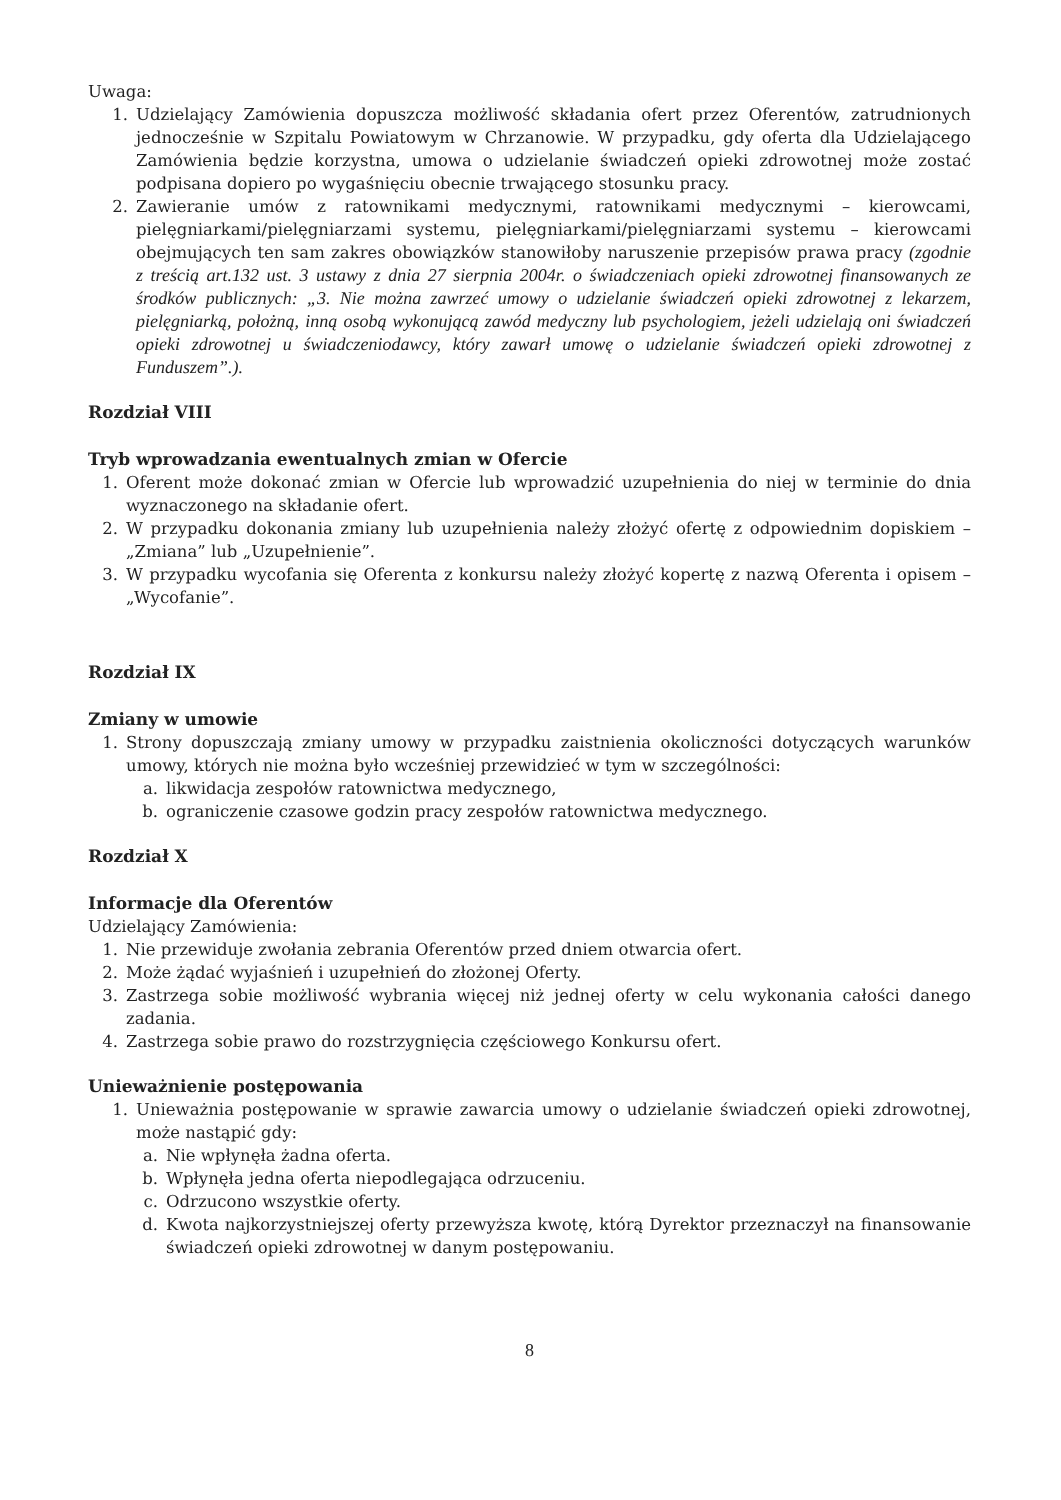Uwaga:
1. Udzielający Zamówienia dopuszcza możliwość składania ofert przez Oferentów, zatrudnionych jednocześnie w Szpitalu Powiatowym w Chrzanowie. W przypadku, gdy oferta dla Udzielającego Zamówienia będzie korzystna, umowa o udzielanie świadczeń opieki zdrowotnej może zostać podpisana dopiero po wygaśnięciu obecnie trwającego stosunku pracy.
2. Zawieranie umów z ratownikami medycznymi, ratownikami medycznymi – kierowcami, pielęgniarkami/pielęgniarzami systemu, pielęgniarkami/pielęgniarzami systemu – kierowcami obejmujących ten sam zakres obowiązków stanowiłoby naruszenie przepisów prawa pracy (zgodnie z treścią art.132 ust. 3 ustawy z dnia 27 sierpnia 2004r. o świadczeniach opieki zdrowotnej finansowanych ze środków publicznych: „3. Nie można zawrzeć umowy o udzielanie świadczeń opieki zdrowotnej z lekarzem, pielęgniarką, położną, inną osobą wykonującą zawód medyczny lub psychologiem, jeżeli udzielają oni świadczeń opieki zdrowotnej u świadczeniodawcy, który zawarł umowę o udzielanie świadczeń opieki zdrowotnej z Funduszem”.).
Rozdział VIII
Tryb wprowadzania ewentualnych zmian w Ofercie
1. Oferent może dokonać zmian w Ofercie lub wprowadzić uzupełnienia do niej w terminie do dnia wyznaczonego na składanie ofert.
2. W przypadku dokonania zmiany lub uzupełnienia należy złożyć ofertę z odpowiednim dopiskiem – „Zmiana” lub „Uzupełnienie”.
3. W przypadku wycofania się Oferenta z konkursu należy złożyć kopertę z nazwą Oferenta i opisem – „Wycofanie”.
Rozdział IX
Zmiany w umowie
1. Strony dopuszczają zmiany umowy w przypadku zaistnienia okoliczności dotyczących warunków umowy, których nie można było wcześniej przewidzieć w tym w szczególności:
a. likwidacja zespołów ratownictwa medycznego,
b. ograniczenie czasowe godzin pracy zespołów ratownictwa medycznego.
Rozdział X
Informacje dla Oferentów
Udzielający Zamówienia:
1. Nie przewiduje zwołania zebrania Oferentów przed dniem otwarcia ofert.
2. Może żądać wyjaśnień i uzupełnień do złożonej Oferty.
3. Zastrzega sobie możliwość wybrania więcej niż jednej oferty w celu wykonania całości danego zadania.
4. Zastrzega sobie prawo do rozstrzygnięcia częściowego Konkursu ofert.
Unieważnienie postępowania
1. Unieważnia postępowanie w sprawie zawarcia umowy o udzielanie świadczeń opieki zdrowotnej, może nastąpić gdy:
a. Nie wpłynęła żadna oferta.
b. Wpłynęła jedna oferta niepodlegająca odrzuceniu.
c. Odrzucono wszystkie oferty.
d. Kwota najkorzystniejszej oferty przewyższa kwotę, którą Dyrektor przeznaczył na finansowanie świadczeń opieki zdrowotnej w danym postępowaniu.
8